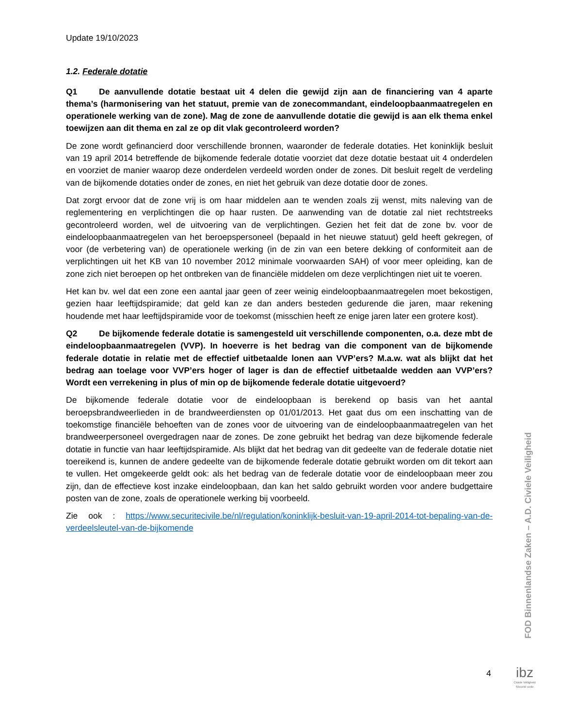Update 19/10/2023
1.2. Federale dotatie
Q1 De aanvullende dotatie bestaat uit 4 delen die gewijd zijn aan de financiering van 4 aparte thema’s (harmonisering van het statuut, premie van de zonecommandant, eindeloopbaanmaatregelen en operationele werking van de zone). Mag de zone de aanvullende dotatie die gewijd is aan elk thema enkel toewijzen aan dit thema en zal ze op dit vlak gecontroleerd worden?
De zone wordt gefinancierd door verschillende bronnen, waaronder de federale dotaties. Het koninklijk besluit van 19 april 2014 betreffende de bijkomende federale dotatie voorziet dat deze dotatie bestaat uit 4 onderdelen en voorziet de manier waarop deze onderdelen verdeeld worden onder de zones. Dit besluit regelt de verdeling van de bijkomende dotaties onder de zones, en niet het gebruik van deze dotatie door de zones.
Dat zorgt ervoor dat de zone vrij is om haar middelen aan te wenden zoals zij wenst, mits naleving van de reglementering en verplichtingen die op haar rusten. De aanwending van de dotatie zal niet rechtstreeks gecontroleerd worden, wel de uitvoering van de verplichtingen. Gezien het feit dat de zone bv. voor de eindeloopbaanmaatregelen van het beroepspersoneel (bepaald in het nieuwe statuut) geld heeft gekregen, of voor (de verbetering van) de operationele werking (in de zin van een betere dekking of conformiteit aan de verplichtingen uit het KB van 10 november 2012 minimale voorwaarden SAH) of voor meer opleiding, kan de zone zich niet beroepen op het ontbreken van de financiële middelen om deze verplichtingen niet uit te voeren.
Het kan bv. wel dat een zone een aantal jaar geen of zeer weinig eindeloopbaanmaatregelen moet bekostigen, gezien haar leeftijdspiramide; dat geld kan ze dan anders besteden gedurende die jaren, maar rekening houdende met haar leeftijdspiramide voor de toekomst (misschien heeft ze enige jaren later een grotere kost).
Q2 De bijkomende federale dotatie is samengesteld uit verschillende componenten, o.a. deze mbt de eindeloopbaanmaatregelen (VVP). In hoeverre is het bedrag van die component van de bijkomende federale dotatie in relatie met de effectief uitbetaalde lonen aan VVP’ers? M.a.w. wat als blijkt dat het bedrag aan toelage voor VVP’ers hoger of lager is dan de effectief uitbetaalde wedden aan VVP’ers? Wordt een verrekening in plus of min op de bijkomende federale dotatie uitgevoerd?
De bijkomende federale dotatie voor de eindeloopbaan is berekend op basis van het aantal beroepsbrandweerlieden in de brandweerdiensten op 01/01/2013. Het gaat dus om een inschatting van de toekomstige financiële behoeften van de zones voor de uitvoering van de eindeloopbaanmaatregelen van het brandweerpersoneel overgedragen naar de zones. De zone gebruikt het bedrag van deze bijkomende federale dotatie in functie van haar leeftijdspiramide. Als blijkt dat het bedrag van dit gedeelte van de federale dotatie niet toereikend is, kunnen de andere gedeelte van de bijkomende federale dotatie gebruikt worden om dit tekort aan te vullen. Het omgekeerde geldt ook: als het bedrag van de federale dotatie voor de eindeloopbaan meer zou zijn, dan de effectieve kost inzake eindeloopbaan, dan kan het saldo gebruikt worden voor andere budgettaire posten van de zone, zoals de operationele werking bij voorbeeld.
Zie ook : https://www.securitecivile.be/nl/regulation/koninklijk-besluit-van-19-april-2014-tot-bepaling-van-de-verdeelsleutel-van-de-bijkomende
FOD Binnenlandse Zaken – A.D. Civiele Veiligheid
4
ibz
Civiele Veiligheid
Sécurité civile